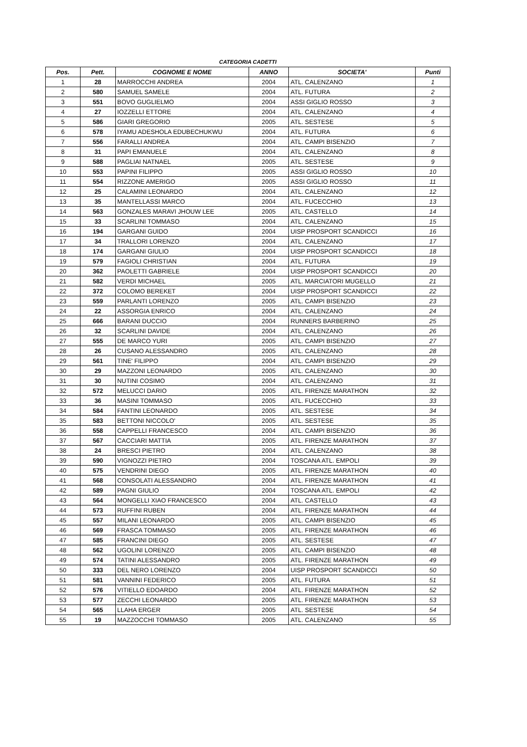CATEGORIA CADETTI
| Pos. | Pett. | COGNOME E NOME | ANNO | SOCIETA' | Punti |
| --- | --- | --- | --- | --- | --- |
| 1 | 28 | MARROCCHI ANDREA | 2004 | ATL. CALENZANO | 1 |
| 2 | 580 | SAMUEL SAMELE | 2004 | ATL. FUTURA | 2 |
| 3 | 551 | BOVO GUGLIELMO | 2004 | ASSI GIGLIO ROSSO | 3 |
| 4 | 27 | IOZZELLI ETTORE | 2004 | ATL. CALENZANO | 4 |
| 5 | 586 | GIARI GREGORIO | 2005 | ATL. SESTESE | 5 |
| 6 | 578 | IYAMU ADESHOLA EDUBECHUKWU | 2004 | ATL. FUTURA | 6 |
| 7 | 556 | FARALLI ANDREA | 2004 | ATL. CAMPI BISENZIO | 7 |
| 8 | 31 | PAPI EMANUELE | 2004 | ATL. CALENZANO | 8 |
| 9 | 588 | PAGLIAI NATNAEL | 2005 | ATL. SESTESE | 9 |
| 10 | 553 | PAPINI FILIPPO | 2005 | ASSI GIGLIO ROSSO | 10 |
| 11 | 554 | RIZZONE AMERIGO | 2005 | ASSI GIGLIO ROSSO | 11 |
| 12 | 25 | CALAMINI LEONARDO | 2004 | ATL. CALENZANO | 12 |
| 13 | 35 | MANTELLASSI MARCO | 2004 | ATL. FUCECCHIO | 13 |
| 14 | 563 | GONZALES MARAVI JHOUW LEE | 2005 | ATL. CASTELLO | 14 |
| 15 | 33 | SCARLINI TOMMASO | 2004 | ATL. CALENZANO | 15 |
| 16 | 194 | GARGANI GUIDO | 2004 | UISP PROSPORT SCANDICCI | 16 |
| 17 | 34 | TRALLORI LORENZO | 2004 | ATL. CALENZANO | 17 |
| 18 | 174 | GARGANI GIULIO | 2004 | UISP PROSPORT SCANDICCI | 18 |
| 19 | 579 | FAGIOLI CHRISTIAN | 2004 | ATL. FUTURA | 19 |
| 20 | 362 | PAOLETTI GABRIELE | 2004 | UISP PROSPORT SCANDICCI | 20 |
| 21 | 582 | VERDI MICHAEL | 2005 | ATL. MARCIATORI MUGELLO | 21 |
| 22 | 372 | COLOMO BEREKET | 2004 | UISP PROSPORT SCANDICCI | 22 |
| 23 | 559 | PARLANTI LORENZO | 2005 | ATL. CAMPI BISENZIO | 23 |
| 24 | 22 | ASSORGIA ENRICO | 2004 | ATL. CALENZANO | 24 |
| 25 | 666 | BARANI DUCCIO | 2004 | RUNNERS BARBERINO | 25 |
| 26 | 32 | SCARLINI DAVIDE | 2004 | ATL. CALENZANO | 26 |
| 27 | 555 | DE MARCO YURI | 2005 | ATL. CAMPI BISENZIO | 27 |
| 28 | 26 | CUSANO ALESSANDRO | 2005 | ATL. CALENZANO | 28 |
| 29 | 561 | TINE' FILIPPO | 2004 | ATL. CAMPI BISENZIO | 29 |
| 30 | 29 | MAZZONI LEONARDO | 2005 | ATL. CALENZANO | 30 |
| 31 | 30 | NUTINI COSIMO | 2004 | ATL. CALENZANO | 31 |
| 32 | 572 | MELUCCI DARIO | 2005 | ATL. FIRENZE MARATHON | 32 |
| 33 | 36 | MASINI TOMMASO | 2005 | ATL. FUCECCHIO | 33 |
| 34 | 584 | FANTINI LEONARDO | 2005 | ATL. SESTESE | 34 |
| 35 | 583 | BETTONI NICCOLO' | 2005 | ATL. SESTESE | 35 |
| 36 | 558 | CAPPELLI FRANCESCO | 2004 | ATL. CAMPI BISENZIO | 36 |
| 37 | 567 | CACCIARI MATTIA | 2005 | ATL. FIRENZE MARATHON | 37 |
| 38 | 24 | BRESCI PIETRO | 2004 | ATL. CALENZANO | 38 |
| 39 | 590 | VIGNOZZI PIETRO | 2004 | TOSCANA ATL. EMPOLI | 39 |
| 40 | 575 | VENDRINI DIEGO | 2005 | ATL. FIRENZE MARATHON | 40 |
| 41 | 568 | CONSOLATI ALESSANDRO | 2004 | ATL. FIRENZE MARATHON | 41 |
| 42 | 589 | PAGNI GIULIO | 2004 | TOSCANA ATL. EMPOLI | 42 |
| 43 | 564 | MONGELLI XIAO FRANCESCO | 2004 | ATL. CASTELLO | 43 |
| 44 | 573 | RUFFINI RUBEN | 2004 | ATL. FIRENZE MARATHON | 44 |
| 45 | 557 | MILANI LEONARDO | 2005 | ATL. CAMPI BISENZIO | 45 |
| 46 | 569 | FRASCA TOMMASO | 2005 | ATL. FIRENZE MARATHON | 46 |
| 47 | 585 | FRANCINI DIEGO | 2005 | ATL. SESTESE | 47 |
| 48 | 562 | UGOLINI LORENZO | 2005 | ATL. CAMPI BISENZIO | 48 |
| 49 | 574 | TATINI ALESSANDRO | 2005 | ATL. FIRENZE MARATHON | 49 |
| 50 | 333 | DEL NERO LORENZO | 2004 | UISP PROSPORT SCANDICCI | 50 |
| 51 | 581 | VANNINI FEDERICO | 2005 | ATL. FUTURA | 51 |
| 52 | 576 | VITIELLO EDOARDO | 2004 | ATL. FIRENZE MARATHON | 52 |
| 53 | 577 | ZECCHI LEONARDO | 2005 | ATL. FIRENZE MARATHON | 53 |
| 54 | 565 | LLAHA ERGER | 2005 | ATL. SESTESE | 54 |
| 55 | 19 | MAZZOCCHI TOMMASO | 2005 | ATL. CALENZANO | 55 |